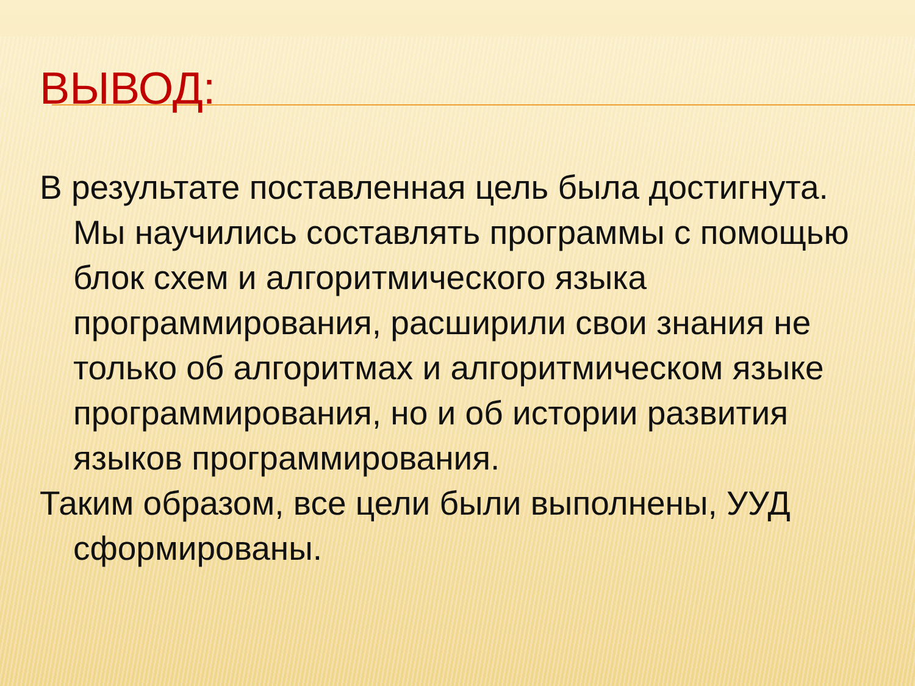ВЫВОД:
В результате поставленная цель была достигнута. Мы научились составлять программы с помощью блок схем и алгоритмического языка программирования, расширили свои знания не только об алгоритмах и алгоритмическом языке программирования, но и об истории развития языков программирования.
Таким образом, все цели были выполнены, УУД сформированы.